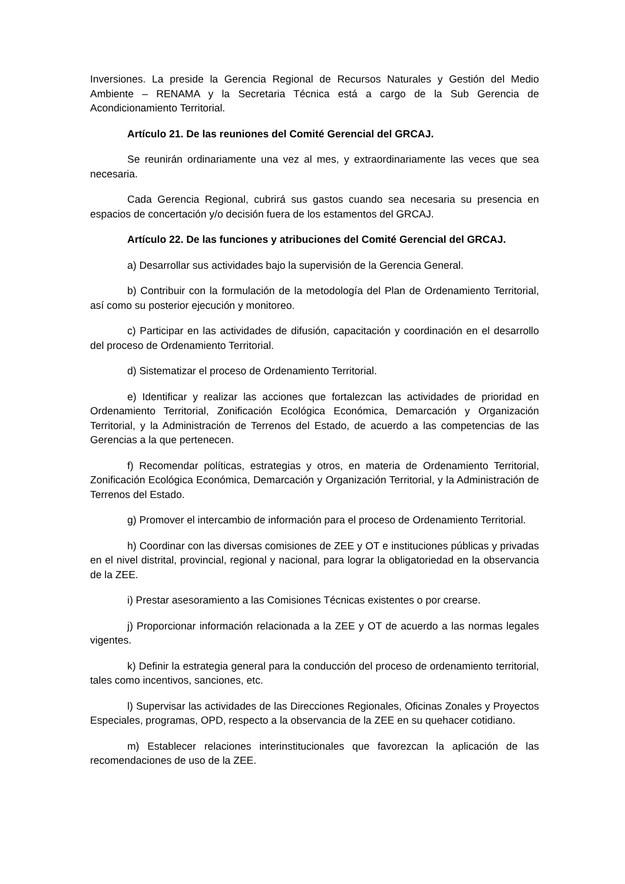Inversiones. La preside la Gerencia Regional de Recursos Naturales y Gestión del Medio Ambiente – RENAMA y la Secretaria Técnica está a cargo de la Sub Gerencia de Acondicionamiento Territorial.
Artículo 21. De las reuniones del Comité Gerencial del GRCAJ.
Se reunirán ordinariamente una vez al mes, y extraordinariamente las veces que sea necesaria.
Cada Gerencia Regional, cubrirá sus gastos cuando sea necesaria su presencia en espacios de concertación y/o decisión fuera de los estamentos del GRCAJ.
Artículo 22. De las funciones y atribuciones del Comité Gerencial del GRCAJ.
a) Desarrollar sus actividades bajo la supervisión de la Gerencia General.
b) Contribuir con la formulación de la metodología del Plan de Ordenamiento Territorial, así como su posterior ejecución y monitoreo.
c) Participar en las actividades de difusión, capacitación y coordinación en el desarrollo del proceso de Ordenamiento Territorial.
d) Sistematizar el proceso de Ordenamiento Territorial.
e) Identificar y realizar las acciones que fortalezcan las actividades de prioridad en Ordenamiento Territorial, Zonificación Ecológica Económica, Demarcación y Organización Territorial, y la Administración de Terrenos del Estado, de acuerdo a las competencias de las Gerencias a la que pertenecen.
f) Recomendar políticas, estrategias y otros, en materia de Ordenamiento Territorial, Zonificación Ecológica Económica, Demarcación y Organización Territorial, y la Administración de Terrenos del Estado.
g) Promover el intercambio de información para el proceso de Ordenamiento Territorial.
h) Coordinar con las diversas comisiones de ZEE y OT e instituciones públicas y privadas en el nivel distrital, provincial, regional y nacional, para lograr la obligatoriedad en la observancia de la ZEE.
i) Prestar asesoramiento a las Comisiones Técnicas existentes o por crearse.
j) Proporcionar información relacionada a la ZEE y OT de acuerdo a las normas legales vigentes.
k) Definir la estrategia general para la conducción del proceso de ordenamiento territorial, tales como incentivos, sanciones, etc.
l) Supervisar las actividades de las Direcciones Regionales, Oficinas Zonales y Proyectos Especiales, programas, OPD, respecto a la observancia de la ZEE en su quehacer cotidiano.
m) Establecer relaciones interinstitucionales que favorezcan la aplicación de las recomendaciones de uso de la ZEE.